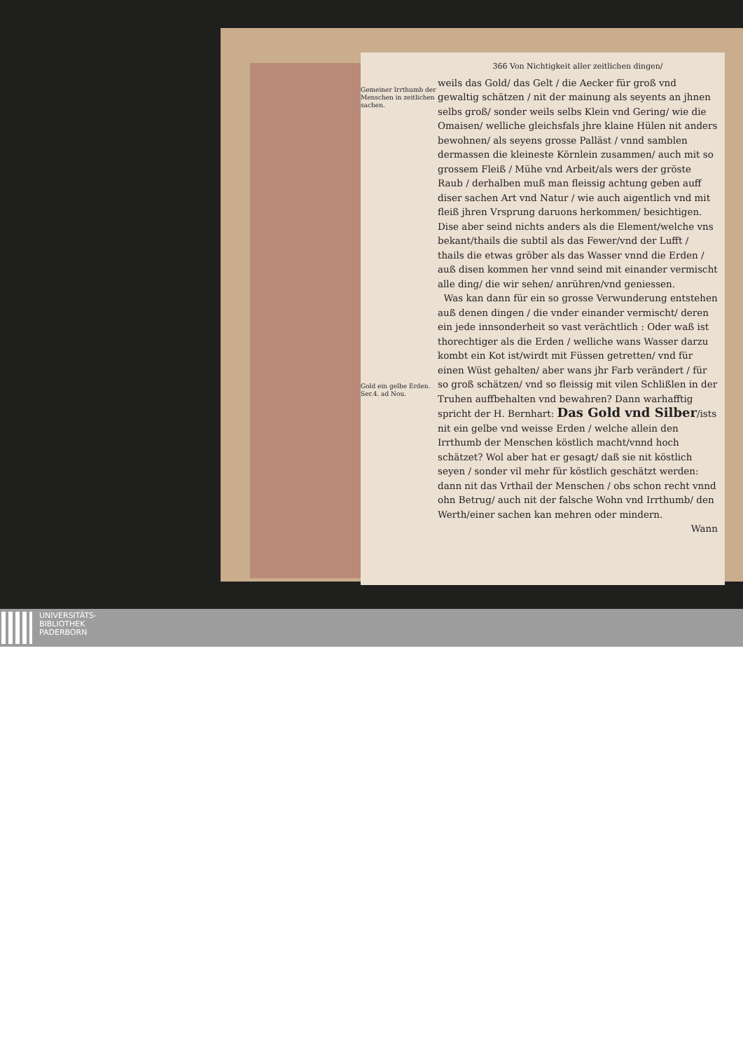Gemeiner Irrthumb der Menschen in zeitlichen sachen.
Gold ein gelbe Erden. Ser.4. ad Nou.
366 Von Nichtigkeit aller zeitlichen dingen/
weils das Gold/ das Gelt / die Aecker für groß vnd gewaltig schätzen / nit der mainung als seyents an jhnen selbs groß/ sonder weils selbs Klein vnd Gering/ wie die Omaisen/ welliche gleichsfals jhre klaine Hülen nit anders bewohnen/ als seyens grosse Palläst / vnnd samblen dermassen die kleineste Körnlein zusammen/ auch mit so grossem Fleiß / Mühe vnd Arbeit/als wers der gröste Raub / derhalben muß man fleissig achtung geben auff diser sachen Art vnd Natur / wie auch aigentlich vnd mit fleiß jhren Vrsprung daruons herkommen/ besichtigen. Dise aber seind nichts anders als die Element/welche vns bekant/thails die subtil als das Fewer/vnd der Lufft / thails die etwas gröber als das Wasser vnnd die Erden / auß disen kommen her vnnd seind mit einander vermischt alle ding/ die wir sehen/ anrühren/vnd geniessen.
Was kan dann für ein so grosse Verwunderung entstehen auß denen dingen / die vnder einander vermischt/ deren ein jede innsonderheit so vast verächtlich : Oder waß ist thorechtiger als die Erden / welliche wans Wasser darzu kombt ein Kot ist/wirdt mit Füssen getretten/ vnd für einen Wüst gehalten/ aber wans jhr Farb verändert / für so groß schätzen/ vnd so fleissig mit vilen Schlißlen in der Truhen auffbehalten vnd bewahren? Dann warhafftig spricht der H. Bernhart: Das Gold vnd Silber/ists nit ein gelbe vnd weisse Erden / welche allein den Irrthumb der Menschen köstlich macht/vnnd hoch schätzet? Wol aber hat er gesagt/ daß sie nit köstlich seyen / sonder vil mehr für köstlich geschätzt werden: dann nit das Vrthail der Menschen / obs schon recht vnnd ohn Betrug/ auch nit der falsche Wohn vnd Irrthumb/ den Werth/einer sachen kan mehren oder mindern.
Wann
UNIVERSITÄTS-
BIBLIOTHEK
PADERBORN